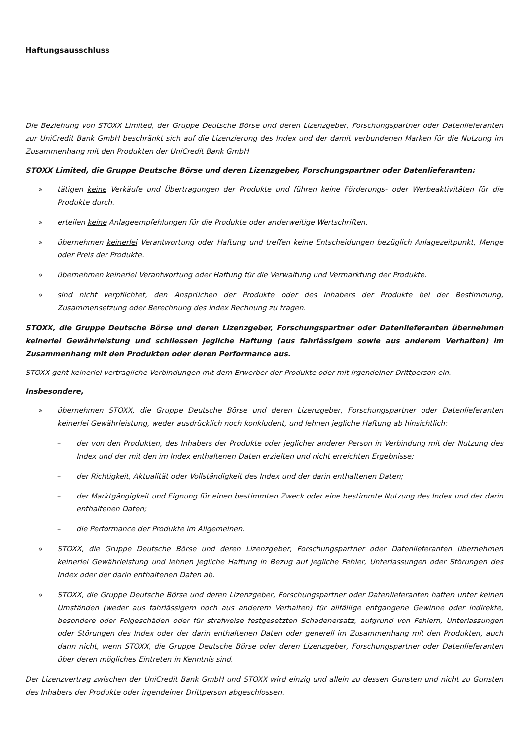Haftungsausschluss
Die Beziehung von STOXX Limited, der Gruppe Deutsche Börse und deren Lizenzgeber, Forschungspartner oder Datenlieferanten zur UniCredit Bank GmbH beschränkt sich auf die Lizenzierung des Index und der damit verbundenen Marken für die Nutzung im Zusammenhang mit den Produkten der UniCredit Bank GmbH
STOXX Limited, die Gruppe Deutsche Börse und deren Lizenzgeber, Forschungspartner oder Datenlieferanten:
» tätigen keine Verkäufe und Übertragungen der Produkte und führen keine Förderungs- oder Werbeaktivitäten für die Produkte durch.
» erteilen keine Anlageempfehlungen für die Produkte oder anderweitige Wertschriften.
» übernehmen keinerlei Verantwortung oder Haftung und treffen keine Entscheidungen bezüglich Anlagezeitpunkt, Menge oder Preis der Produkte.
» übernehmen keinerlei Verantwortung oder Haftung für die Verwaltung und Vermarktung der Produkte.
» sind nicht verpflichtet, den Ansprüchen der Produkte oder des Inhabers der Produkte bei der Bestimmung, Zusammensetzung oder Berechnung des Index Rechnung zu tragen.
STOXX, die Gruppe Deutsche Börse und deren Lizenzgeber, Forschungspartner oder Datenlieferanten übernehmen keinerlei Gewährleistung und schliessen jegliche Haftung (aus fahrlässigem sowie aus anderem Verhalten) im Zusammenhang mit den Produkten oder deren Performance aus.
STOXX geht keinerlei vertragliche Verbindungen mit dem Erwerber der Produkte oder mit irgendeiner Drittperson ein.
Insbesondere,
» übernehmen STOXX, die Gruppe Deutsche Börse und deren Lizenzgeber, Forschungspartner oder Datenlieferanten keinerlei Gewährleistung, weder ausdrücklich noch konkludent, und lehnen jegliche Haftung ab hinsichtlich:
– der von den Produkten, des Inhabers der Produkte oder jeglicher anderer Person in Verbindung mit der Nutzung des Index und der mit den im Index enthaltenen Daten erzielten und nicht erreichten Ergebnisse;
– der Richtigkeit, Aktualität oder Vollständigkeit des Index und der darin enthaltenen Daten;
– der Marktgängigkeit und Eignung für einen bestimmten Zweck oder eine bestimmte Nutzung des Index und der darin enthaltenen Daten;
– die Performance der Produkte im Allgemeinen.
» STOXX, die Gruppe Deutsche Börse und deren Lizenzgeber, Forschungspartner oder Datenlieferanten übernehmen keinerlei Gewährleistung und lehnen jegliche Haftung in Bezug auf jegliche Fehler, Unterlassungen oder Störungen des Index oder der darin enthaltenen Daten ab.
» STOXX, die Gruppe Deutsche Börse und deren Lizenzgeber, Forschungspartner oder Datenlieferanten haften unter keinen Umständen (weder aus fahrlässigem noch aus anderem Verhalten) für allfällige entgangene Gewinne oder indirekte, besondere oder Folgeschäden oder für strafweise festgesetzten Schadenersatz, aufgrund von Fehlern, Unterlassungen oder Störungen des Index oder der darin enthaltenen Daten oder generell im Zusammenhang mit den Produkten, auch dann nicht, wenn STOXX, die Gruppe Deutsche Börse oder deren Lizenzgeber, Forschungspartner oder Datenlieferanten über deren mögliches Eintreten in Kenntnis sind.
Der Lizenzvertrag zwischen der UniCredit Bank GmbH und STOXX wird einzig und allein zu dessen Gunsten und nicht zu Gunsten des Inhabers der Produkte oder irgendeiner Drittperson abgeschlossen.